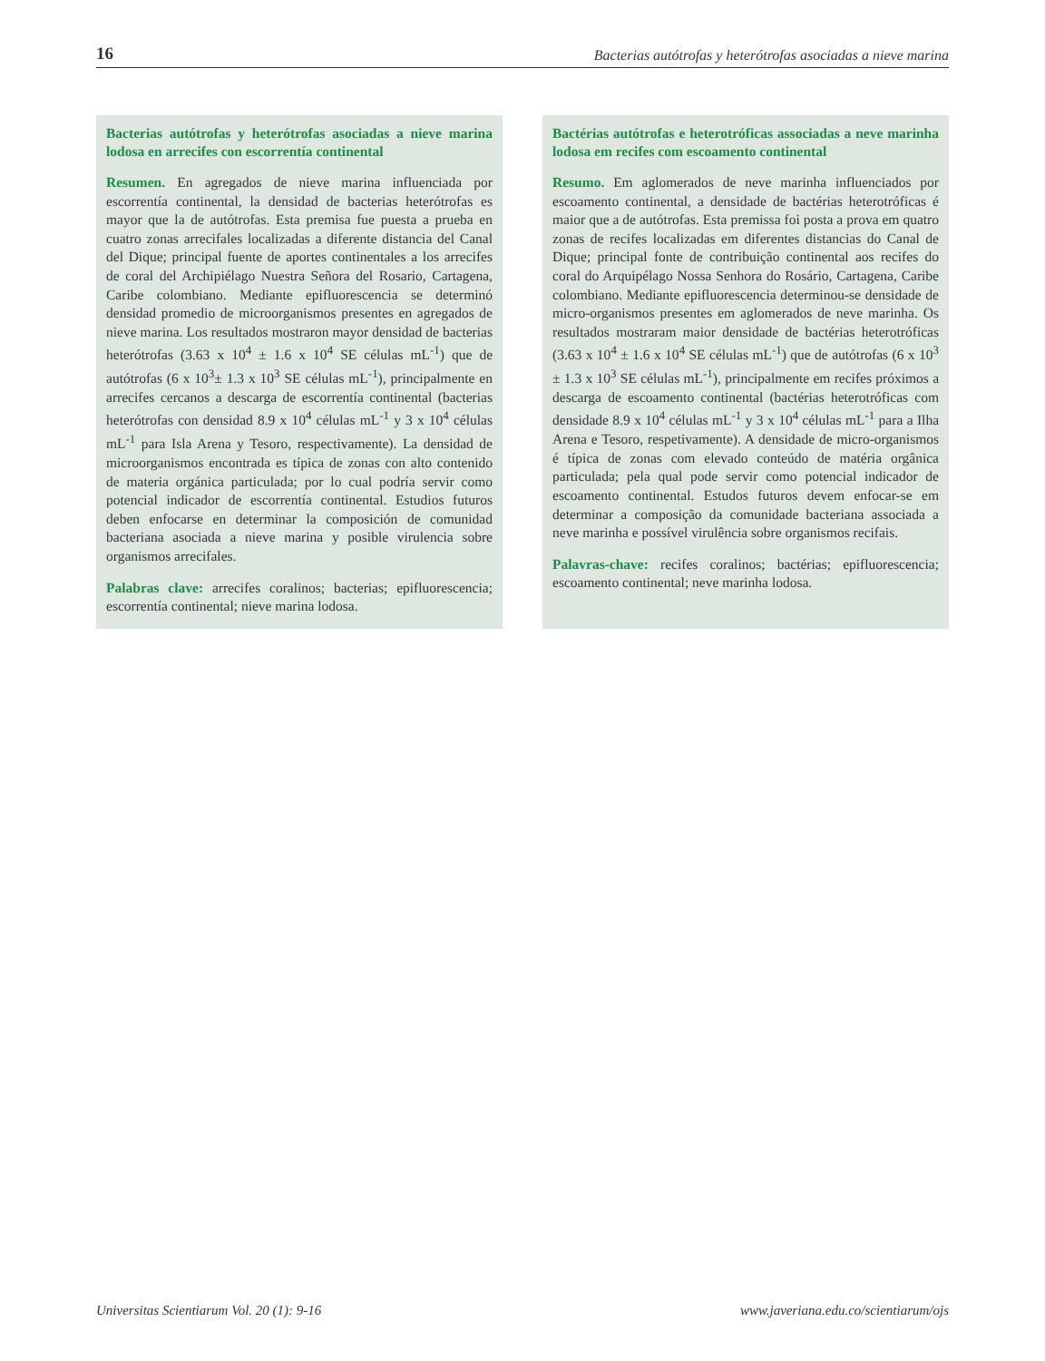16 Bacterias autótrofas y heterótrofas asociadas a nieve marina
Bacterias autótrofas y heterótrofas asociadas a nieve marina lodosa en arrecifes con escorrentía continental
Resumen. En agregados de nieve marina influenciada por escorrentía continental, la densidad de bacterias heterótrofas es mayor que la de autótrofas. Esta premisa fue puesta a prueba en cuatro zonas arrecifales localizadas a diferente distancia del Canal del Dique; principal fuente de aportes continentales a los arrecifes de coral del Archipiélago Nuestra Señora del Rosario, Cartagena, Caribe colombiano. Mediante epifluorescencia se determinó densidad promedio de microorganismos presentes en agregados de nieve marina. Los resultados mostraron mayor densidad de bacterias heterótrofas (3.63 x 10<sup>4</sup> ± 1.6 x 10<sup>4</sup> SE células mL<sup>-1</sup>) que de autótrofas (6 x 10<sup>3</sup>± 1.3 x 10<sup>3</sup> SE células mL<sup>-1</sup>), principalmente en arrecifes cercanos a descarga de escorrentía continental (bacterias heterótrofas con densidad 8.9 x 10<sup>4</sup> células mL<sup>-1</sup> y 3 x 10<sup>4</sup> células mL<sup>-1</sup> para Isla Arena y Tesoro, respectivamente). La densidad de microorganismos encontrada es típica de zonas con alto contenido de materia orgánica particulada; por lo cual podría servir como potencial indicador de escorrentía continental. Estudios futuros deben enfocarse en determinar la composición de comunidad bacteriana asociada a nieve marina y posible virulencia sobre organismos arrecifales.
Palabras clave: arrecifes coralinos; bacterias; epifluorescencia; escorrentía continental; nieve marina lodosa.
Bactérias autótrofas e heterotróficas associadas a neve marinha lodosa em recifes com escoamento continental
Resumo. Em aglomerados de neve marinha influenciados por escoamento continental, a densidade de bactérias heterotróficas é maior que a de autótrofas. Esta premissa foi posta a prova em quatro zonas de recifes localizadas em diferentes distancias do Canal de Dique; principal fonte de contribuição continental aos recifes do coral do Arquipélago Nossa Senhora do Rosário, Cartagena, Caribe colombiano. Mediante epifluorescencia determinou-se densidade de micro-organismos presentes em aglomerados de neve marinha. Os resultados mostraram maior densidade de bactérias heterotróficas (3.63 x 10<sup>4</sup> ± 1.6 x 10<sup>4</sup> SE células mL<sup>-1</sup>) que de autótrofas (6 x 10<sup>3</sup> ± 1.3 x 10<sup>3</sup> SE células mL<sup>-1</sup>), principalmente em recifes próximos a descarga de escoamento continental (bactérias heterotróficas com densidade 8.9 x 10<sup>4</sup> células mL<sup>-1</sup> y 3 x 10<sup>4</sup> células mL<sup>-1</sup> para a Ilha Arena e Tesoro, respetivamente). A densidade de micro-organismos é típica de zonas com elevado conteúdo de matéria orgânica particulada; pela qual pode servir como potencial indicador de escoamento continental. Estudos futuros devem enfocar-se em determinar a composição da comunidade bacteriana associada a neve marinha e possível virulência sobre organismos recifais.
Palavras-chave: recifes coralinos; bactérias; epifluorescencia; escoamento continental; neve marinha lodosa.
Universitas Scientiarum Vol. 20 (1): 9-16 www.javeriana.edu.co/scientiarum/ojs